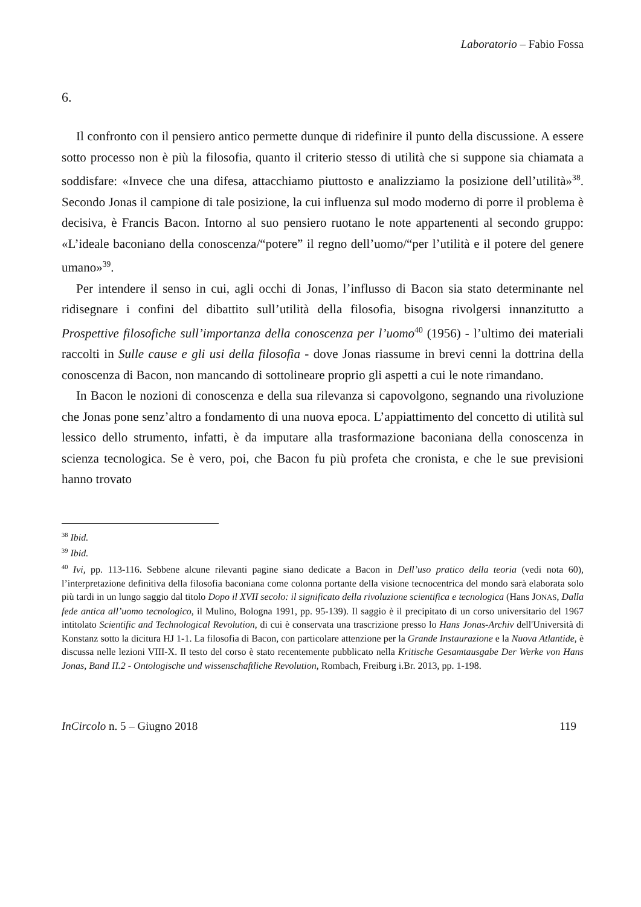Laboratorio – Fabio Fossa
6.
Il confronto con il pensiero antico permette dunque di ridefinire il punto della discussione. A essere sotto processo non è più la filosofia, quanto il criterio stesso di utilità che si suppone sia chiamata a soddisfare: «Invece che una difesa, attacchiamo piuttosto e analizziamo la posizione dell’utilità»<sup>38</sup>. Secondo Jonas il campione di tale posizione, la cui influenza sul modo moderno di porre il problema è decisiva, è Francis Bacon. Intorno al suo pensiero ruotano le note appartenenti al secondo gruppo: «L’ideale baconiano della conoscenza/“potere” il regno dell’uomo/“per l’utilità e il potere del genere umano»<sup>39</sup>.
Per intendere il senso in cui, agli occhi di Jonas, l’influsso di Bacon sia stato determinante nel ridisegnare i confini del dibattito sull’utilità della filosofia, bisogna rivolgersi innanzitutto a Prospettive filosofiche sull’importanza della conoscenza per l’uomo<sup>40</sup> (1956) - l’ultimo dei materiali raccolti in Sulle cause e gli usi della filosofia - dove Jonas riassume in brevi cenni la dottrina della conoscenza di Bacon, non mancando di sottolineare proprio gli aspetti a cui le note rimandano.
In Bacon le nozioni di conoscenza e della sua rilevanza si capovolgono, segnando una rivoluzione che Jonas pone senz’altro a fondamento di una nuova epoca. L’appiattimento del concetto di utilità sul lessico dello strumento, infatti, è da imputare alla trasformazione baconiana della conoscenza in scienza tecnologica. Se è vero, poi, che Bacon fu più profeta che cronista, e che le sue previsioni hanno trovato
<sup>38</sup> Ibid.
<sup>39</sup> Ibid.
<sup>40</sup> Ivi, pp. 113-116. Sebbene alcune rilevanti pagine siano dedicate a Bacon in Dell’uso pratico della teoria (vedi nota 60), l’interpretazione definitiva della filosofia baconiana come colonna portante della visione tecnocentrica del mondo sarà elaborata solo più tardi in un lungo saggio dal titolo Dopo il XVII secolo: il significato della rivoluzione scientifica e tecnologica (Hans JONAS, Dalla fede antica all’uomo tecnologico, il Mulino, Bologna 1991, pp. 95-139). Il saggio è il precipitato di un corso universitario del 1967 intitolato Scientific and Technological Revolution, di cui è conservata una trascrizione presso lo Hans Jonas-Archiv dell'Università di Konstanz sotto la dicitura HJ 1-1. La filosofia di Bacon, con particolare attenzione per la Grande Instaurazione e la Nuova Atlantide, è discussa nelle lezioni VIII-X. Il testo del corso è stato recentemente pubblicato nella Kritische Gesamtausgabe Der Werke von Hans Jonas, Band II.2 - Ontologische und wissenschaftliche Revolution, Rombach, Freiburg i.Br. 2013, pp. 1-198.
InCircolo n. 5 – Giugno 2018 119